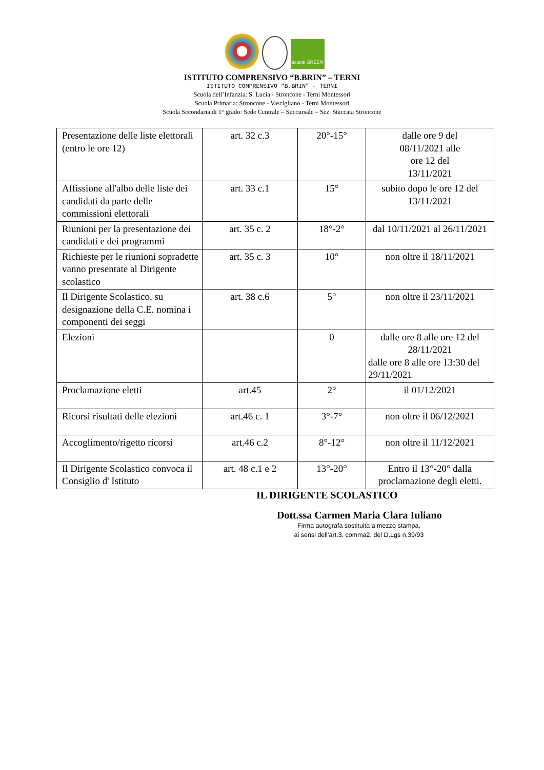scuole GREEN
ISTITUTO COMPRENSIVO “B.BRIN” – TERNI
ISTITUTO COMPRENSIVO “B.BRIN” - TERNI
Scuola dell’Infanzia: S. Lucia - Stroncone - Terni Montessori
Scuola Primaria: Stroncone - Vascigliano - Terni Montessori
Scuola Secondaria di 1° grado: Sede Centrale – Succursale – Sez. Staccata Stroncone
| Presentazione delle liste elettorali (entro le ore 12) | art. 32 c.3 | 20°-15° | dalle ore 9 del 08/11/2021 alle ore 12 del 13/11/2021 |
| Affissione all'albo delle liste dei candidati da parte delle commissioni elettorali | art. 33 c.1 | 15° | subito dopo le ore 12 del 13/11/2021 |
| Riunioni per la presentazione dei candidati e dei programmi | art. 35 c. 2 | 18°-2° | dal 10/11/2021 al 26/11/2021 |
| Richieste per le riunioni sopradette vanno presentate al Dirigente scolastico | art. 35 c. 3 | 10° | non oltre il 18/11/2021 |
| Il Dirigente Scolastico, su designazione della C.E. nomina i componenti dei seggi | art. 38 c.6 | 5° | non oltre il 23/11/2021 |
| Elezioni | | 0 | dalle ore 8 alle ore 12 del 28/11/2021 dalle ore 8 alle ore 13:30 del 29/11/2021 |
| Proclamazione eletti | art.45 | 2° | il 01/12/2021 |
| Ricorsi risultati delle elezioni | art.46 c. 1 | 3°-7° | non oltre il 06/12/2021 |
| Accoglimento/rigetto ricorsi | art.46 c.2 | 8°-12° | non oltre il 11/12/2021 |
| Il Dirigente Scolastico convoca il Consiglio d' Istituto | art. 48 c.1 e 2 | 13°-20° | Entro il 13°-20° dalla proclamazione degli eletti. |
IL DIRIGENTE SCOLASTICO
Dott.ssa Carmen Maria Clara Iuliano
Firma autografa sostituita a mezzo stampa,
ai sensi dell’art.3, comma2, del D.Lgs n.39/93